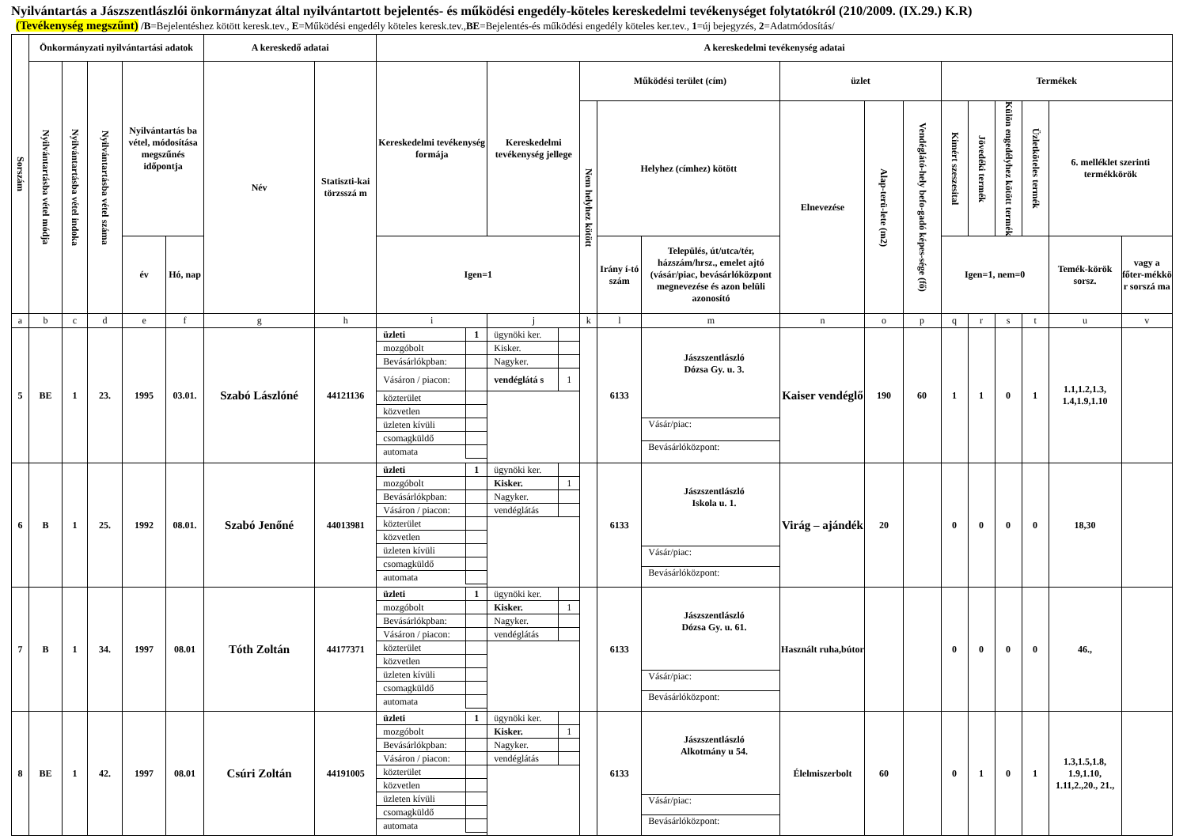Nyilvántartás a Jászszentlászlói önkormányzat által nyilvántartott bejelentés- és működési engedély-köteles kereskedelmi tevékenységet folytatókról (210/2009. (IX.29.) K.R)
(Tevékenység megszűnt) /B=Bejelentéshez kötött keresk.tev., E=Működési engedély köteles keresk.tev.,BE=Bejelentés-és működési engedély köteles ker.tev., 1=új bejegyzés, 2=Adatmódosítás/
| Sorszám | Önkormányzati nyilvántartási adatok | | | | | A kereskedő adatai | | A kereskedelmi tevékenység adatai | | | | | | | | | | | | | |
| --- | --- | --- | --- | --- | --- | --- | --- | --- | --- | --- | --- | --- | --- | --- | --- | --- | --- | --- | --- | --- | --- |
| | Nyilvántartásba vétel módja | Nyilvántartásba vétel indoka | Nyilvántartásba vétel száma | Nyilvántartás ba vétel, módosítása megszűnés időpontja | | Név | Statiszti-kai törzsszá m | Kereskedelmi tevékenység formája | Kereskedelmi tevékenység jellege | Működési terület (cím) | | | üzlet | | | Termékek | | | | | |
| | | | | | | | | | | Nem helyhez kötött | Helyhez (címhez) kötött | | Elnevezése | Alap-terü-lete (m2) | Vendéglátó-hely befo-gadó képes-sége (fő) | Kimért szeszesital | Jövedéki termék | Külön engedélyhez kötött termék | Üzletköteles termék | 6. melléklet szerinti termékkörök | |
| | | | | év | Hó, nap | | | Igen=1 | | | Irány í-tó szám | Település, út/utca/tér, házszám/hrsz., emelet ajtó (vásár/piac, bevásárlóközpont megnevezése és azon belüli azonosító | | | | Igen=1, nem=0 | | | | Temék-körök sorsz. | vagy a főter-mékkö r sorszá ma |
| a | b | c | d | e | f | g | h | i | j | k | l | m | n | o | p | q | r | s | t | u | v |
| 5 | BE | 1 | 23. | 1995 | 03.01. | Szabó Lászlóné | 44121136 | / üzleti / 1 / / mozgóbolt / / / Bevásárlókpban: / / / Vásáron / piacon: / / / közterület / / / közvetlen / / / üzleten kívüli / / / csomagküldő / / / automata / / | / ügynöki ker. / / / Kisker. / / / Nagyker. / / / vendéglátá s / 1 / | | 6133 | Jászszentlászló Dózsa Gy. u. 3. Vásár/piac: Bevásárlóközpont: | Kaiser vendéglő | 190 | 60 | 1 | 1 | 0 | 1 | 1.1,1.2,1.3, 1.4,1.9,1.10 | |
| 6 | B | 1 | 25. | 1992 | 08.01. | Szabó Jenőné | 44013981 | / üzleti / 1 / / mozgóbolt / / / Bevásárlókpban: / / / Vásáron / piacon: / / / közterület / / / közvetlen / / / üzleten kívüli / / / csomagküldő / / / automata / / | / ügynöki ker. / / / Kisker. / 1 / / Nagyker. / / / vendéglátás / / | | 6133 | Jászszentlászló Iskola u. 1. Vásár/piac: Bevásárlóközpont: | Virág – ajándék | 20 | | 0 | 0 | 0 | 0 | 18,30 | |
| 7 | B | 1 | 34. | 1997 | 08.01 | Tóth Zoltán | 44177371 | / üzleti / 1 / / mozgóbolt / / / Bevásárlókpban: / / / Vásáron / piacon: / / / közterület / / / közvetlen / / / üzleten kívüli / / / csomagküldő / / / automata / / | / ügynöki ker. / / / Kisker. / 1 / / Nagyker. / / / vendéglátás / / | | 6133 | Jászszentlászló Dózsa Gy. u. 61. Vásár/piac: Bevásárlóközpont: | Használt ruha,bútor | | | 0 | 0 | 0 | 0 | 46., | |
| 8 | BE | 1 | 42. | 1997 | 08.01 | Csúri Zoltán | 44191005 | / üzleti / 1 / / mozgóbolt / / / Bevásárlókpban: / / / Vásáron / piacon: / / / közterület / / / közvetlen / / / üzleten kívüli / / / csomagküldő / / / automata / / | / ügynöki ker. / / / Kisker. / 1 / / Nagyker. / / / vendéglátás / / | | 6133 | Jászszentlászló Alkotmány u 54. Vásár/piac: Bevásárlóközpont: | Élelmiszerbolt | 60 | | 0 | 1 | 0 | 1 | 1.3,1.5,1.8, 1.9,1.10, 1.11,2.,20., 21., | |